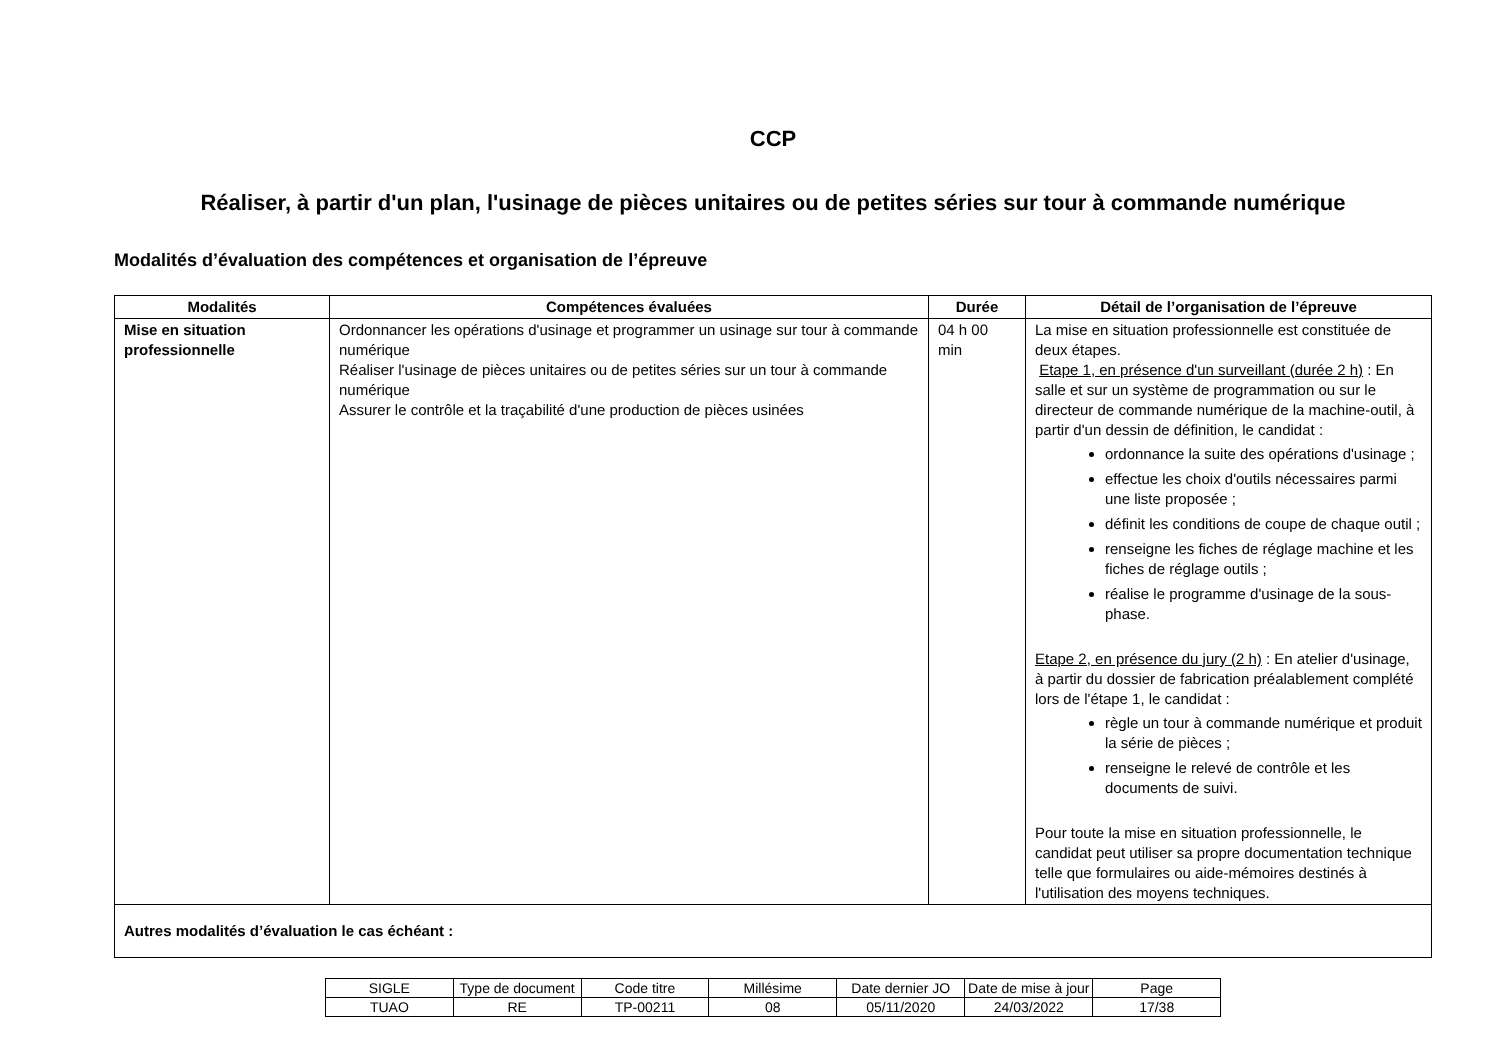CCP
Réaliser, à partir d'un plan, l'usinage de pièces unitaires ou de petites séries sur tour à commande numérique
Modalités d’évaluation des compétences et organisation de l’épreuve
| Modalités | Compétences évaluées | Durée | Détail de l’organisation de l’épreuve |
| --- | --- | --- | --- |
| Mise en situation professionnelle | Ordonnancer les opérations d'usinage et programmer un usinage sur tour à commande numérique Réaliser l'usinage de pièces unitaires ou de petites séries sur un tour à commande numérique Assurer le contrôle et la traçabilité d'une production de pièces usinées | 04 h 00 min | La mise en situation professionnelle est constituée de deux étapes. Etape 1, en présence d'un surveillant (durée 2 h) : En salle et sur un système de programmation ou sur le directeur de commande numérique de la machine-outil, à partir d'un dessin de définition, le candidat : ordonnance la suite des opérations d'usinage ; effectue les choix d'outils nécessaires parmi une liste proposée ; définit les conditions de coupe de chaque outil ; renseigne les fiches de réglage machine et les fiches de réglage outils ; réalise le programme d'usinage de la sous-phase. Etape 2, en présence du jury (2 h) : En atelier d'usinage, à partir du dossier de fabrication préalablement complété lors de l'étape 1, le candidat : règle un tour à commande numérique et produit la série de pièces ; renseigne le relevé de contrôle et les documents de suivi. Pour toute la mise en situation professionnelle, le candidat peut utiliser sa propre documentation technique telle que formulaires ou aide-mémoires destinés à l'utilisation des moyens techniques. |
| Autres modalités d’évaluation le cas échéant : | | | |
| SIGLE | Type de document | Code titre | Millésime | Date dernier JO | Date de mise à jour | Page |
| TUAO | RE | TP-00211 | 08 | 05/11/2020 | 24/03/2022 | 17/38 |